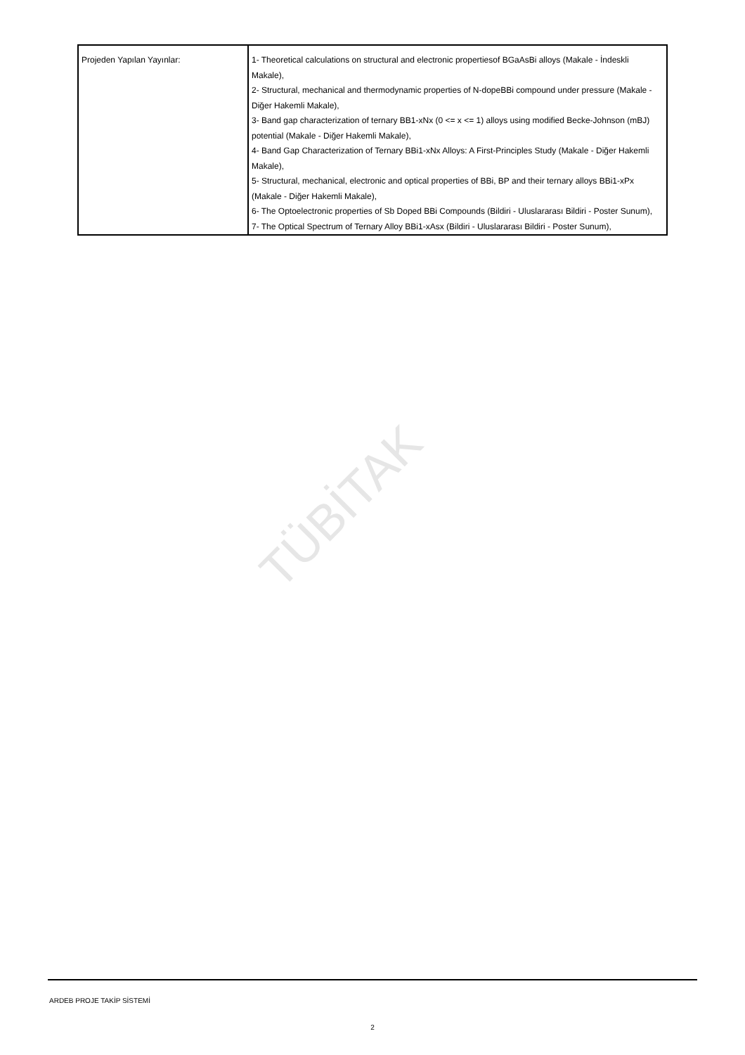TÜBİTAK
| Projeden Yapılan Yayınlar: | 1- Theoretical calculations on structural and electronic propertiesof BGaAsBi alloys (Makale - İndeskli Makale), 2- Structural, mechanical and thermodynamic properties of N-dopeBBi compound under pressure (Makale - Diğer Hakemli Makale), 3- Band gap characterization of ternary BB1-xNx (0 <= x <= 1) alloys using modified Becke-Johnson (mBJ) potential (Makale - Diğer Hakemli Makale), 4- Band Gap Characterization of Ternary BBi1-xNx Alloys: A First-Principles Study (Makale - Diğer Hakemli Makale), 5- Structural, mechanical, electronic and optical properties of BBi, BP and their ternary alloys BBi1-xPx (Makale - Diğer Hakemli Makale), 6- The Optoelectronic properties of Sb Doped BBi Compounds (Bildiri - Uluslararası Bildiri - Poster Sunum), 7- The Optical Spectrum of Ternary Alloy BBi1-xAsx (Bildiri - Uluslararası Bildiri - Poster Sunum), |
ARDEB PROJE TAKİP SİSTEMİ
2